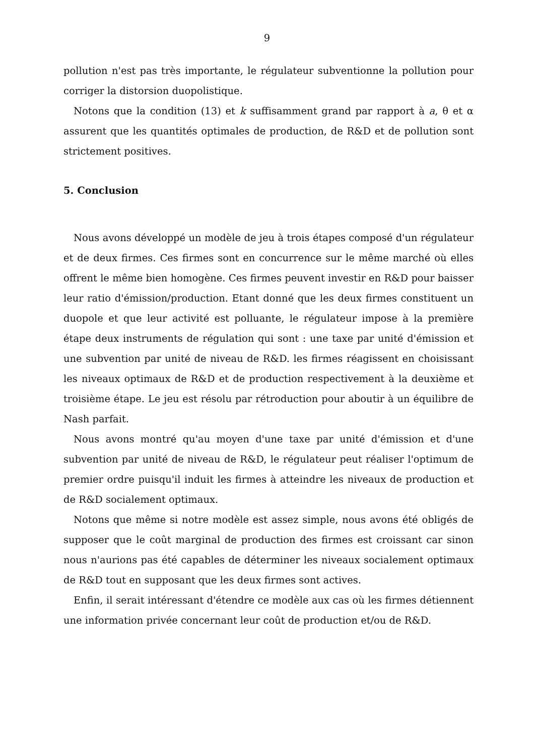9
pollution n'est pas très importante, le régulateur subventionne la pollution pour corriger la distorsion duopolistique.
Notons que la condition (13) et k suffisamment grand par rapport à a, θ et α assurent que les quantités optimales de production, de R&D et de pollution sont strictement positives.
5. Conclusion
Nous avons développé un modèle de jeu à trois étapes composé d'un régulateur et de deux firmes. Ces firmes sont en concurrence sur le même marché où elles offrent le même bien homogène. Ces firmes peuvent investir en R&D pour baisser leur ratio d'émission/production. Etant donné que les deux firmes constituent un duopole et que leur activité est polluante, le régulateur impose à la première étape deux instruments de régulation qui sont : une taxe par unité d'émission et une subvention par unité de niveau de R&D. les firmes réagissent en choisissant les niveaux optimaux de R&D et de production respectivement à la deuxième et troisième étape. Le jeu est résolu par rétroduction pour aboutir à un équilibre de Nash parfait.
Nous avons montré qu'au moyen d'une taxe par unité d'émission et d'une subvention par unité de niveau de R&D, le régulateur peut réaliser l'optimum de premier ordre puisqu'il induit les firmes à atteindre les niveaux de production et de R&D socialement optimaux.
Notons que même si notre modèle est assez simple, nous avons été obligés de supposer que le coût marginal de production des firmes est croissant car sinon nous n'aurions pas été capables de déterminer les niveaux socialement optimaux de R&D tout en supposant que les deux firmes sont actives.
Enfin, il serait intéressant d'étendre ce modèle aux cas où les firmes détiennent une information privée concernant leur coût de production et/ou de R&D.